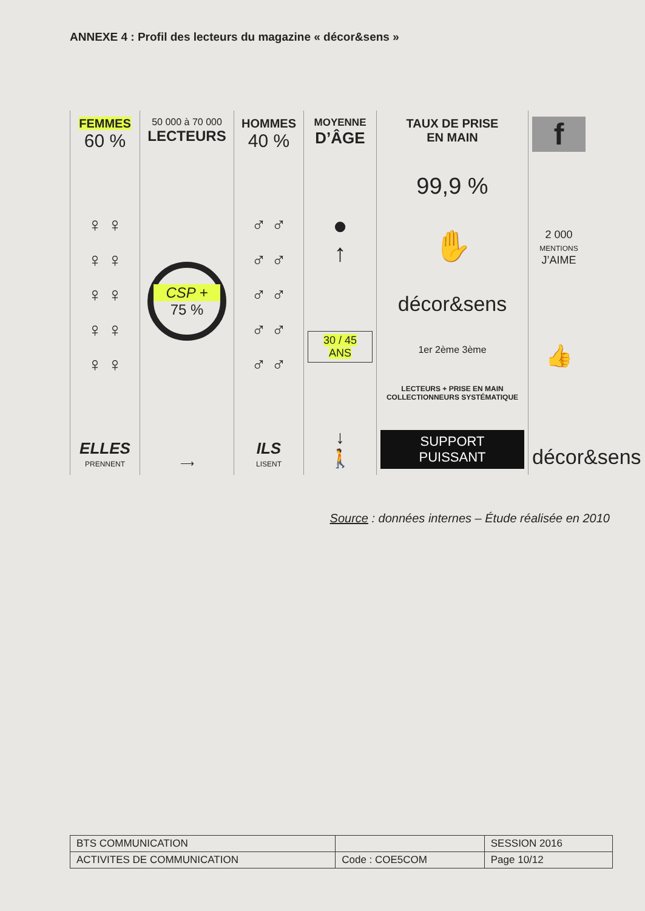ANNEXE 4 : Profil des lecteurs du magazine « décor&sens »
FEMMES
60 %
♀ ♀
♀ ♀
♀ ♀
♀ ♀
♀ ♀
ELLES
PRENNENT
50 000 à 70 000
LECTEURS
CSP +
75 %
⟶
HOMMES
40 %
♂ ♂
♂ ♂
♂ ♂
♂ ♂
♂ ♂
ILS
LISENT
MOYENNE
D’ÂGE
●
↑
30 / 45
ANS
↓
🚶
TAUX DE PRISE
EN MAIN
99,9 %
✋
décor&sens
1er 2ème 3ème
LECTEURS + PRISE EN MAIN
COLLECTIONNEURS SYSTÉMATIQUE
SUPPORT
PUISSANT
f
2 000
MENTIONS
J’AIME
👍
décor&sens
Source : données internes – Étude réalisée en 2010
| BTS COMMUNICATION | | SESSION 2016 |
| ACTIVITES DE COMMUNICATION | Code : COE5COM | Page 10/12 |